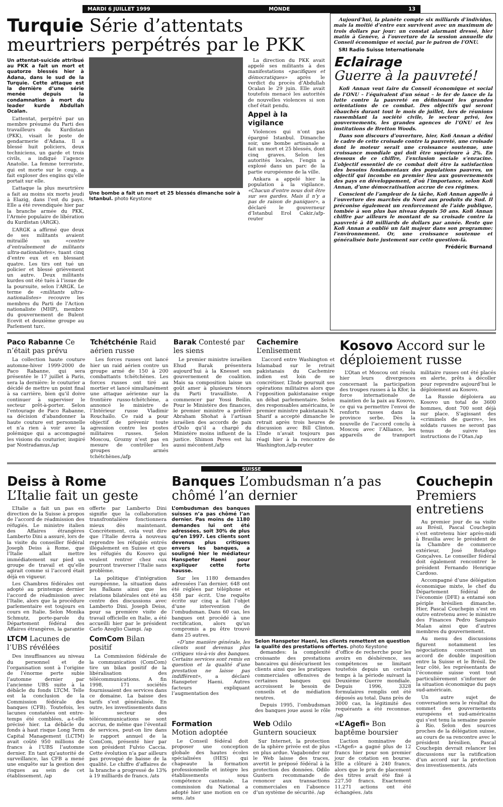MARDI 6 JUILLET 1999 MONDE 13
Turquie Série d’attentats meurtriers perpétrés par le PKK
Un attentat-suicide attribué au PKK a fait un mort et quatorze blessés hier à Adana, dans le sud de la Turquie. Cette attaque est la dernière d’une série menée depuis la condamnation à mort du leader kurde Abdullah Ocalan.
L’attentat, perpétré par un membre présumé du Parti des travailleurs du Kurdistan (PKK), visait le poste de gendarmerie d’Adana. Il a blessé huit policiers, deux techniciens, un garde et trois civils, a indiqué l’agence Anatolie. La femme terroriste, qui est morte sur le coup, a fait exploser des engins qu’elle portait sur elle.
L’attaque la plus meurtrière a fait au moins six morts jeudi à Elazig, dans l’est du pays. Elle a été revendiquée hier par la branche armée du PKK, l’Armée populaire de libération du Kurdistan (ARGK).
L’ARGK a affirmé que deux de ses militants avaient mitraillé un «centre d’entraînement de militants ultra-nationalistes», tuant cinq d’entre eux et en blessant quatre. Les tirs ont tué un policier et blessé grièvement un autre. Deux militants kurdes ont été tués à l’issue de la poursuite, selon l’ARGK. Le terme de «militants ultra-nationalistes» recouvre les membres du Parti de l’Action nationaliste (MHP), membre du gouvernement de Bulent Ecevit et deuxième groupe au Parlement turc.
Une bombe a fait un mort et 25 blessés dimanche soir à Istanbul. photo Keystone
La direction du PKK avait appelé ses militants à des manifestations «pacifiques et démocratiques» après le verdict du procès d’Abdullah Ocalan le 29 juin. Elle avait toutefois menacé les autorités de nouvelles violences si son chef était pendu.
Appel à la vigilance
Violences qui n’ont pas épargné Istanbul. Dimanche soir, une bombe artisanale a fait un mort et 25 blessés, dont cinq graves. Selon les autorités locales, l’engin a explosé dans un parc de la partie européenne de la ville.
Ankara a appelé hier la population à la vigilance. «Chacun d’entre nous doit être sur ses gardes. Mais il n’y a pas de raison de paniquer», a déclaré le gouverneur d’Istanbul Erol Cakir./afp-reuter
Aujourd’hui, la planète compte six milliards d’individus, mais la moitié d’entre eux survivent avec un maximum de trois dollars par jour: un constat alarmant dressé, hier matin à Genève, à l’ouverture de la session annuelle du Conseil économique et social, par le patron de l’ONU.
SRI Radio Suisse Internationale
Eclairage
Guerre à la pauvreté!
Kofi Annan veut faire du Conseil économique et social de l’ONU – l’équivalent d’un sénat – le fer de lance de la lutte contre la pauvreté en définissant les grandes orientations de ce combat. Des objectifs qui seront ébauchés durant tout le mois de juillet, lors de réunions rassemblant la société civile, le secteur privé, les gouvernements, les grandes agences de l’ONU et les institutions de Bretton Woods.
Dans son discours d’ouverture, hier, Kofi Annan a défini le cadre de cette croisade contre la pauvreté, une croisade dont le moteur serait une croissance soutenue, une croissance mondiale qui doit être supérieure à 2%. En dessous de ce chiffre, l’exclusion sociale s’enracine. L’objectif essentiel de ce combat doit être la satisfaction des besoins fondamentaux des populations pauvres, un objectif qui incombe en premier lieu aux gouvernements des pays en développement, d’où l’importance, selon Kofi Annan, d’une démocratisation accrue de ces régimes.
Conscient de l’ampleur de la tâche, Kofi Annan appelle à l’ouverture des marchés du Nord aux produits du Sud. Il préconise également un renforcement de l’aide publique, tombée à son plus bas niveau depuis 50 ans. Kofi Annan chiffre par ailleurs le montant de sa croisade contre la pauvreté à 40 milliards de dollars par année. Reste que Kofi Annan a oublié un fait majeur dans son programme: l’environnement. Or, une croissance soutenue et généralisée bute justement sur cette question-là.
Frédéric Burnand
Paco Rabanne Ce n’était pas prévu
La collection haute couture automne-hiver 1999-2000 de Paco Rabanne, qui sera présentée le 17 juillet à Paris, sera la dernière: le couturier a décidé de mettre un point final à sa carrière, bien qu’il doive continuer à superviser le secteur prêt-à-porter. Selon l’entourage de Paco Rabanne, sa décision d’abandonner la haute couture est personnelle et n’a rien à voir avec la polémique qui a accompagné les visions du couturier, inspiré par Nostradamus./ap
Tchétchénie Raid aérien russe
Les forces russes ont lancé hier un raid aérien contre un groupe armé de 150 à 200 combattants tchétchènes. Les forces russes ont tiré au mortier et lancé simultanément une attaque aérienne sur la frontière russo-tchétchène, a annoncé le ministre de l’Intérieur russe Vladimir Rouchaïlo. Ce raid a pour objectif de prévenir toute agression contre les postes militaires russes. Selon Moscou, Grozny n’est pas en mesure de contrôler les groupes armés tchétchènes./afp
Barak Contesté par les siens
Le premier ministre israélien Ehud Barak présentera aujourd’hui à la Knesset son gouvernement de coalition. Mais sa composition laisse un goût amer à plusieurs ténors du Parti travailliste. A commencer par Yossi Beilin. Pour le Ministère des finances, le premier ministre a préféré Abraham Shohat à l’artisan israélien des accords de paix d’Oslo qu’il a chargé du Ministère moins influent de la justice. Shimon Peres est lui aussi mécontent./afp
Cachemire L’enlisement
L’accord entre Washington et Islamabad sur le retrait pakistanais du Cachemire indien est loin de se concrétiser. L’Inde poursuit ses opérations militaires alors que l’opposition pakistanaise exige un débat parlementaire. Selon des responsables américains, le premier ministre pakistanais N. Sharif a accepté dimanche le retrait après trois heures de discussion avec Bill Clinton. L’Inde n’avait toujours pas réagi hier à la rencontre de Washington./afp-reuter
Kosovo Accord sur le déploiement russe
L’Otan et Moscou ont résolu hier leurs divergences concernant la participation des troupes russes à la Kfor, la force internationale de maintien de la paix au Kosovo, ce qui va permettre l’envoi de renforts russes dans la province serbe. Dès la nouvelle de l’accord conclu à Moscou avec l’Alliance, les appareils de transport militaire russes ont été placés en alerte, prêts à décoller pour reprendre aujourd’hui le déploiement au Kosovo.
La Russie déploiera au Kosovo un total de 3600 hommes, dont 700 sont déjà sur place. S’agissant des «criminels de guerre», les soldats russes ne seront pas tenus de suivre les instructions de l’Otan./ap
SUISSE
Deiss à Rome
L’Italie fait un geste
L’Italie a fait un pas en direction de la Suisse à propos de l’accord de réadmission des réfugiés. Le ministre italien des Affaires étrangères Lamberto Dini a assuré, lors de la visite du conseiller fédéral Joseph Deiss à Rome, que l’Italie allait mettre immédiatement sur pied un groupe de travail et qu’elle agirait comme si l’accord était déjà en vigueur.
Les Chambres fédérales ont adopté au printemps dernier l’accord de réadmission avec l’Italie, alors que la procédure parlementaire est toujours en cours en Italie. Selon Monika Schmutz, porte-parole du Département fédéral des Affaires étrangères, la garantie offerte par Lamberto Dini signifie que la collaboration transfrontalière fonctionnera mieux dès maintenant. Concrètement, cela veut dire que l’Italie devra à nouveau reprendre les réfugiés entrés illégalement en Suisse et que les réfugiés du Kosovo qui veulent rentrer chez eux pourront traverser l’Italie sans problème.
La politique d’intégration européenne, la situation dans les Balkans ainsi que les relations bilatérales ont été au centre des discussions avec Lamberto Dini. Joseph Deiss, pour sa première visite de travail officielle en Italie, a été accueilli hier par le président Carlo Azeglio Ciampi. /ap
LTCM Lacunes de l’UBS révélées
Des insuffisances au niveau du personnel et de l’organisation sont à l’origine de l’énorme perte subie l’automne dernier par l’ancienne UBS suite à la débâcle du fonds LTCM. Telle est la conclusion de la Commission fédérale des banques (CFB). Toutefois, les lacunes constatées ont entre-temps été comblées, a-t-elle précisé hier. La débâcle du fonds à haut risque Long Term Capital Management (LCTM) avait coûté 950 millions de francs à l’UBS l’automne dernier. En tant qu’autorité de surveillance, las CFB a mené une enquête sur la gestion des risques au sein de cet établissement. /ap
ComCom Bilan positif
La Commission fédérale de la communication (ComCom) tire un bilan positif de la libéralisation des télécommunications. A fin 1998, 171 sociétés fournissaient des services dans ce domaine. La baisse des tarifs s’est généralisée. En outre, les investissements dans le secteur des télécommunications se sont accrus, de même que l’éventail de services, peut-on lire dans le rapport annuel de la ComCom, présenté hier par son président Fulvio Caccia. Cette évolution n’a par ailleurs pas provoqué de baisse de la qualité. Le chiffre d’affaires de la branche a progressé de 13% à 19 milliards de francs. /ats
Banques L’ombudsman n’a pas chômé l’an dernier
L’ombudsman des banques suisses n’a pas chômé l’an dernier. Pas moins de 1180 demandes lui ont été adressées, soit 30% de plus qu’en 1997. Les clients sont devenus plus critiques envers les banques, a souligné hier le médiateur Hanspeter Haeni pour expliquer cette forte hausse.
Sur les 1180 demandes adressées l’an dernier, 648 ont été réglées par téléphone et 458 par écrit. Une requête écrite sur cinq a fait l’objet d’une intervention de l’ombudsman. Dans 60 cas, les banques ont procédé à une rectification, alors qu’un compromis a pu être trouvé dans 25 autres.
«D’une manière générale, les clients sont devenus plus critiques vis-à-vis des banques. Certains services sont remis en question et la qualité d’une prestation ne laisse pas indifférent», a déclaré Hanspeter Haeni. Autres facteurs expliquant l’augmentation des
Selon Hanspeter Haeni, les clients remettent en question la qualité des prestations offertes. photo Keystone
demandes: la complexité croissante des prestations bancaires qui désécurisent les clients ainsi que les pratiques commerciales offensives de certaines banques qui accroissent le besoin de conseils et de médiation neutres.
Depuis 1995, l’ombudsman des banques joue aussi le rôle d’office de recherche pour les avoirs en déshérence, ses compétences se limitant toutefois depuis un certain temps à la période suivant la Deuxième Guerre mondiale. Depuis 1996, 3328 formulaires remplis ont été déposés au total. Dans près de 3000 cas, la légitimité des requérants a été reconnue. /ap
Formation
Motion adoptée
Le Conseil fédéral doit proposer une conception globale des hautes écoles spécialisées (HES) qui chapeaute la formation professionnelle et intègre les établissements sous compétence cantonale. La commission du National a adopté hier une motion en ce sens. /ats
Web Odilo
Guntern soucieux
Sur Internet, la protection de la sphère privée est de plus en plus ardue. Vagabonder sur le Web laisse des traces, avertit le préposé fédéral à la protection des données. Odilo Guntern recommande de renoncer aux transactions commerciales en l’absence d’un système de sécurité. /ap
«L’Agefi» Bon baptême boursier
L’action nominative de «L’Agefi» a gagné plus de 12 francs hier pour son premier jour de cotation en bourse. Elle a clôturé à 240 francs, alors que le prix de placement des titres avait été fixé à 227,50 francs. Exactement 11.271 actions ont été échangées. /ats
Couchepin
Premiers entretiens
Au premier jour de sa visite au Brésil, Pascal Couchepin s’est entretenu hier après-midi à Brasilia avec le président de la Chambre de commerce extérieur, José Botafogo Gonçalves. Le conseiller fédéral doit également rencontrer le président Fernando Henrique Cardoso.
Accompagné d’une délégation économique mixte, le chef du Département fédéral de l’économie (DFE) a entamé son périple brésilien dimanche. Hier, Pascal Couchepin s’est en outre entretenu avec le ministre des Finances Pedro Sampaio Malan ainsi que d’autres membres du gouvernement.
Au menu des discussions figurent notamment les négociations concernant un accord de double imposition entre la Suisse et le Brésil. De leur côté, les représentants de l’économie suisse vont tout particulièrement s’informer de la situation économique du pays sud-américain.
Un autre sujet de conversation sera le résultat du sommet des gouvernements européens et sud-américains qui s’est tenu la semaine passée à Rio. Selon des sources proches de la délégation suisse, au cours de sa rencontre avec le président brésilien, Pascal Couchepin devrait relancer les discussions sur la ratification d’un accord sur la protection des investissements. /ats